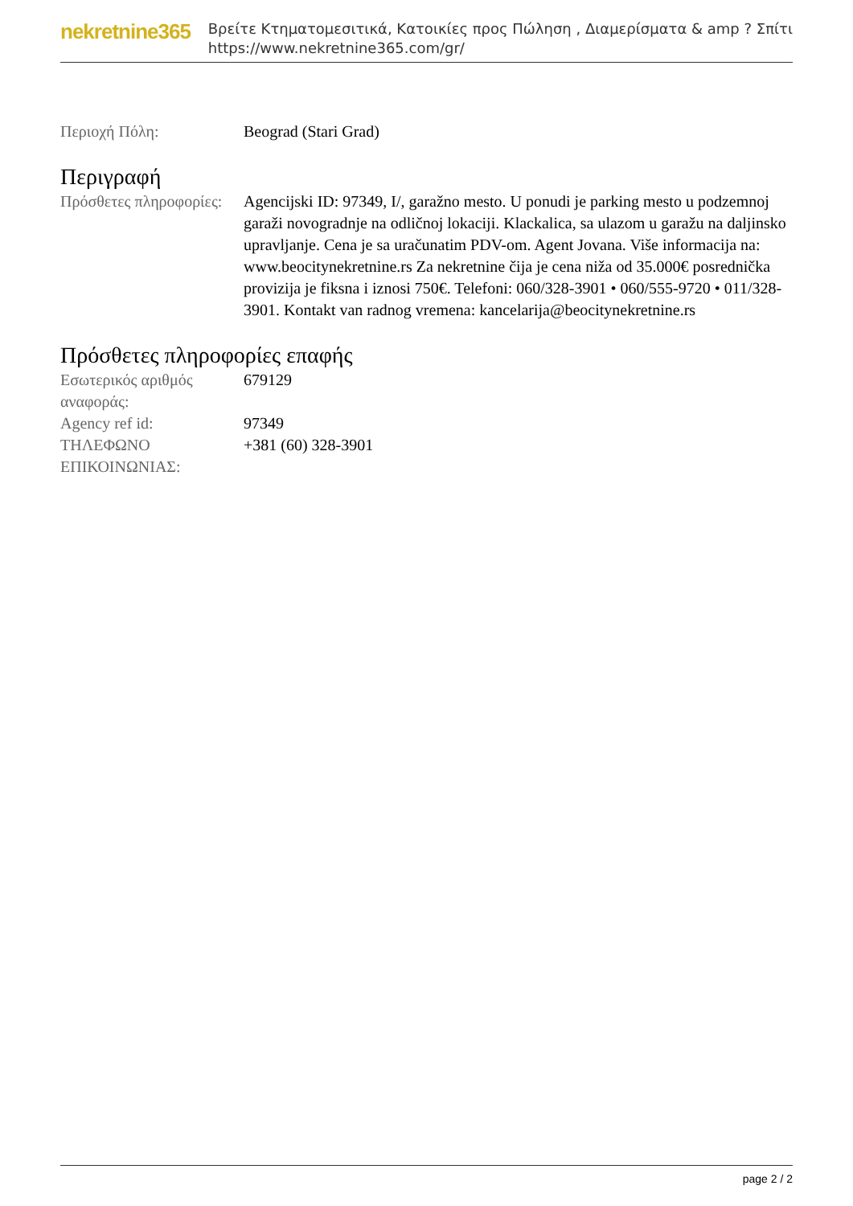nekretnine365
Βρείτε Κτηματομεσιτικά, Κατοικίες προς Πώληση , Διαμερίσματα & amp ? Σπίτι
https://www.nekretnine365.com/gr/
| Περιοχή Πόλη: | Beograd (Stari Grad) |
Περιγραφή
| Πρόσθετες πληροφορίες: | Agencijski ID: 97349, I/, garažno mesto. U ponudi je parking mesto u podzemnoj garaži novogradnje na odličnoj lokaciji. Klackalica, sa ulazom u garažu na daljinsko upravljanje. Cena je sa uračunatim PDV-om. Agent Jovana. Više informacija na: www.beocitynekretnine.rs Za nekretnine čija je cena niža od 35.000€ posrednička provizija je fiksna i iznosi 750€. Telefoni: 060/328-3901 • 060/555-9720 • 011/328-3901. Kontakt van radnog vremena: kancelarija@beocitynekretnine.rs |
Πρόσθετες πληροφορίες επαφής
| Εσωτερικός αριθμός αναφοράς: | 679129 |
| Agency ref id: | 97349 |
| ΤΗΛΕΦΩΝΟ ΕΠΙΚΟΙΝΩΝΙΑΣ: | +381 (60) 328-3901 |
page 2 / 2